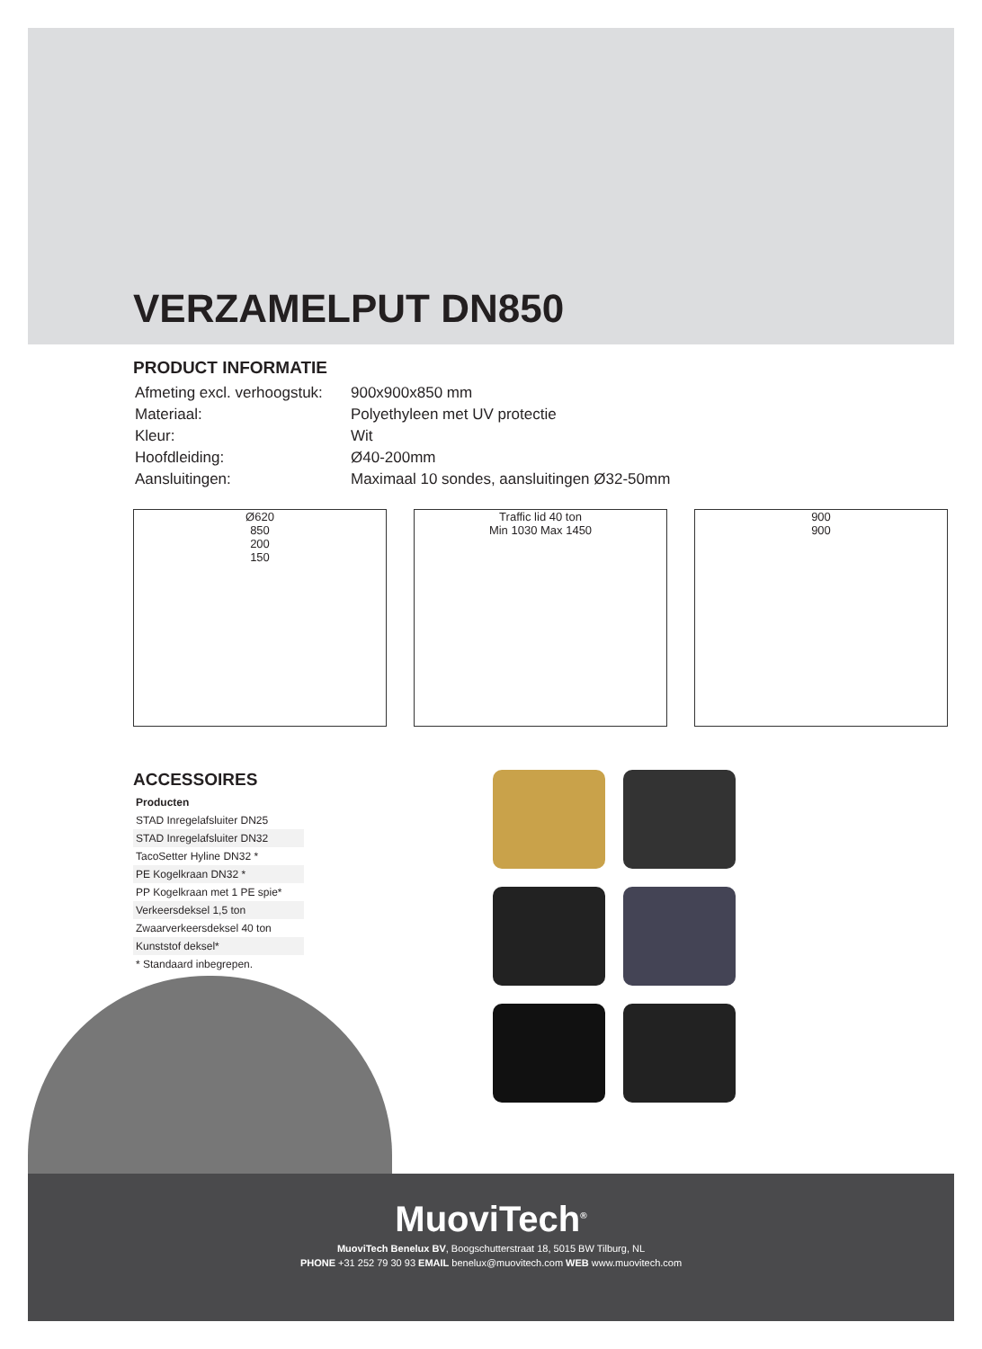VERZAMELPUT DN850
PRODUCT INFORMATIE
| Afmeting excl. verhoogstuk: | 900x900x850 mm |
| Materiaal: | Polyethyleen met UV protectie |
| Kleur: | Wit |
| Hoofdleiding: | Ø40-200mm |
| Aansluitingen: | Maximaal 10 sondes, aansluitingen Ø32-50mm |
Ø620
850
200
150
Traffic lid 40 ton
Min 1030 Max 1450
900
900
ACCESSOIRES
| Producten |
| --- |
| STAD Inregelafsluiter DN25 |
| STAD Inregelafsluiter DN32 |
| TacoSetter Hyline DN32 * |
| PE Kogelkraan DN32 * |
| PP Kogelkraan met 1 PE spie* |
| Verkeersdeksel 1,5 ton |
| Zwaarverkeersdeksel 40 ton |
| Kunststof deksel* |
| * Standaard inbegrepen. |
MuoviTech<sup>®</sup>
MuoviTech Benelux BV, Boogschutterstraat 18, 5015 BW Tilburg, NL
PHONE +31 252 79 30 93 EMAIL benelux@muovitech.com WEB www.muovitech.com